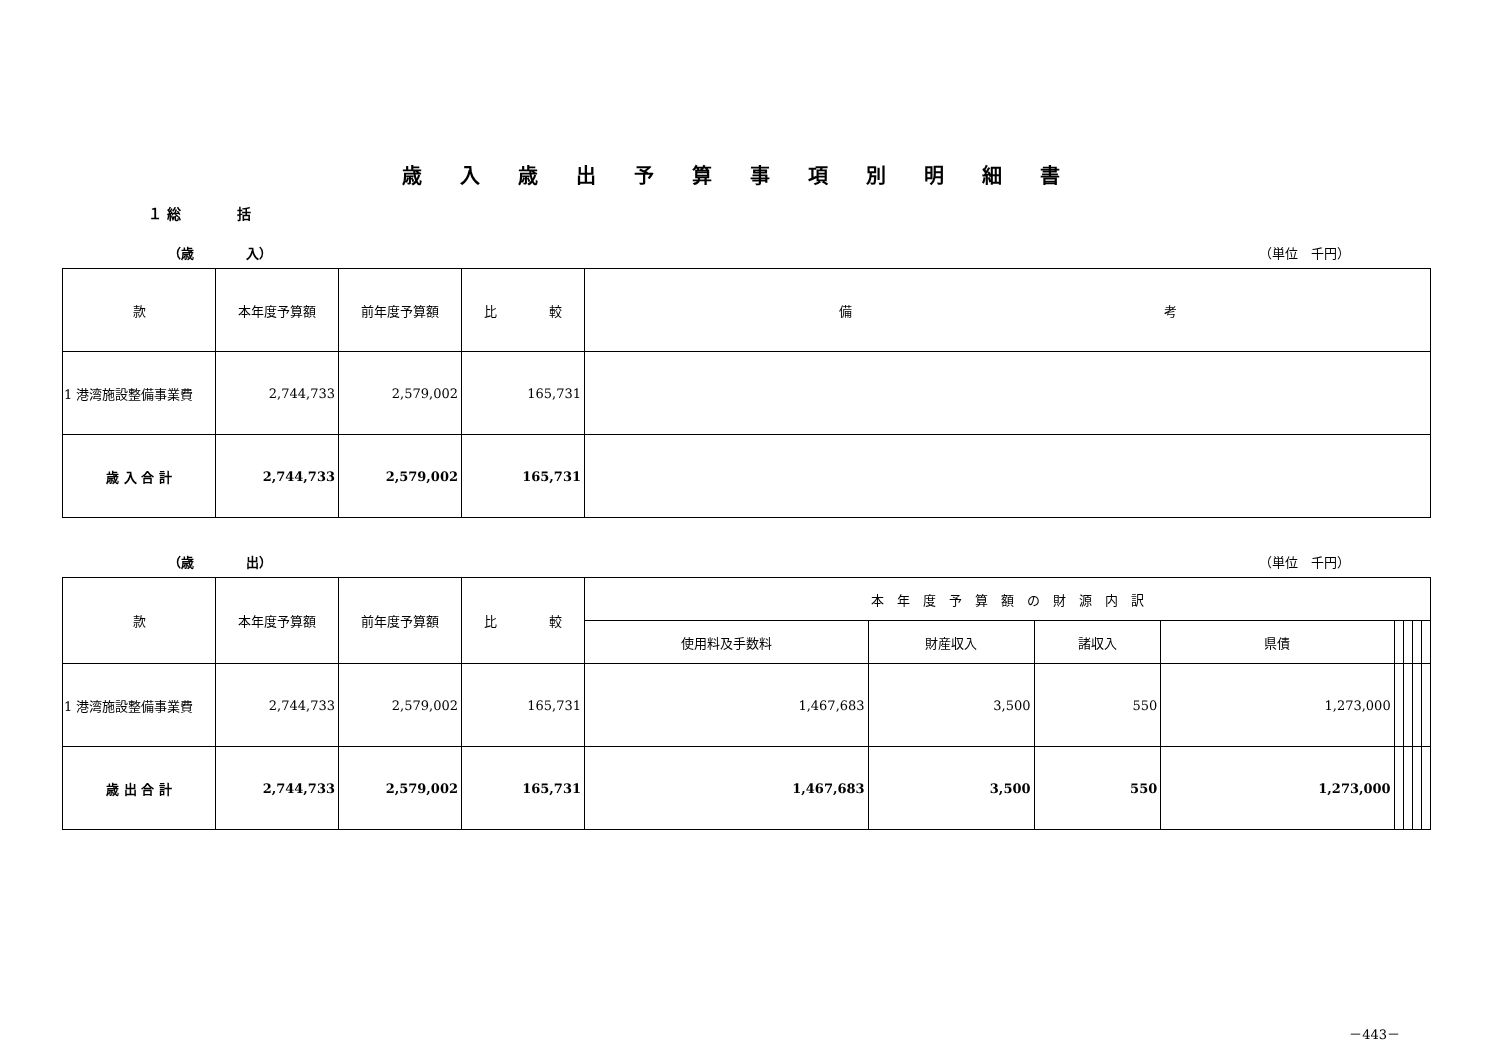歳入歳出予算事項別明細書
１ 総　　　　括
（歳　　　　入） （単位　千円）
| 款 | 本年度予算額 | 前年度予算額 | 比 較 | 備 考 |
| --- | --- | --- | --- | --- |
| 1 港湾施設整備事業費 | 2,744,733 | 2,579,002 | 165,731 | |
| 歳 入 合 計 | 2,744,733 | 2,579,002 | 165,731 | |
（歳　　　　出） （単位　千円）
| 款 | 本年度予算額 | 前年度予算額 | 比 較 | 本 年 度 予 算 額 の 財 源 内 訳 | | | | | | | |
| --- | --- | --- | --- | --- | --- | --- | --- | --- | --- | --- | --- |
| | | | | 使用料及手数料 | 財産収入 | 諸収入 | 県債 | | | | |
| 1 港湾施設整備事業費 | 2,744,733 | 2,579,002 | 165,731 | 1,467,683 | 3,500 | 550 | 1,273,000 | | | | |
| 歳 出 合 計 | 2,744,733 | 2,579,002 | 165,731 | 1,467,683 | 3,500 | 550 | 1,273,000 | | | | |
－443－